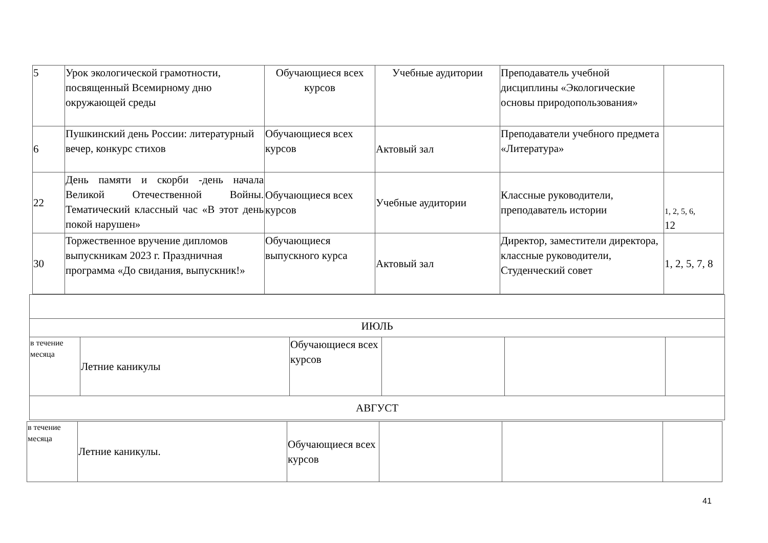| 5 | Урок экологической грамотности, посвященный Всемирному дню окружающей среды | Обучающиеся всех курсов | Учебные аудитории | Преподаватель учебной дисциплины «Экологические основы природопользования» | |
| 6 | Пушкинский день России: литературный вечер, конкурс стихов | Обучающиеся всех курсов | Актовый зал | Преподаватели учебного предмета «Литература» | |
| 22 | День памяти и скорби -день начала Великой Отечественной Войны. Тематический классный час «В этот день покой нарушен» | Обучающиеся всех курсов | Учебные аудитории | Классные руководители, преподаватель истории | 1, 2, 5, 6, 12 |
| 30 | Торжественное вручение дипломов выпускникам 2023 г. Праздничная программа «До свидания, выпускник!» | Обучающиеся выпускного курса | Актовый зал | Директор, заместители директора, классные руководители, Студенческий совет | 1, 2, 5, 7, 8 |
| ИЮЛЬ | | | | | |
| в течение месяца | Летние каникулы | Обучающиеся всех курсов | | | |
| АВГУСТ | | | | | |
| в течение месяца | Летние каникулы. | Обучающиеся всех курсов | | | |
41